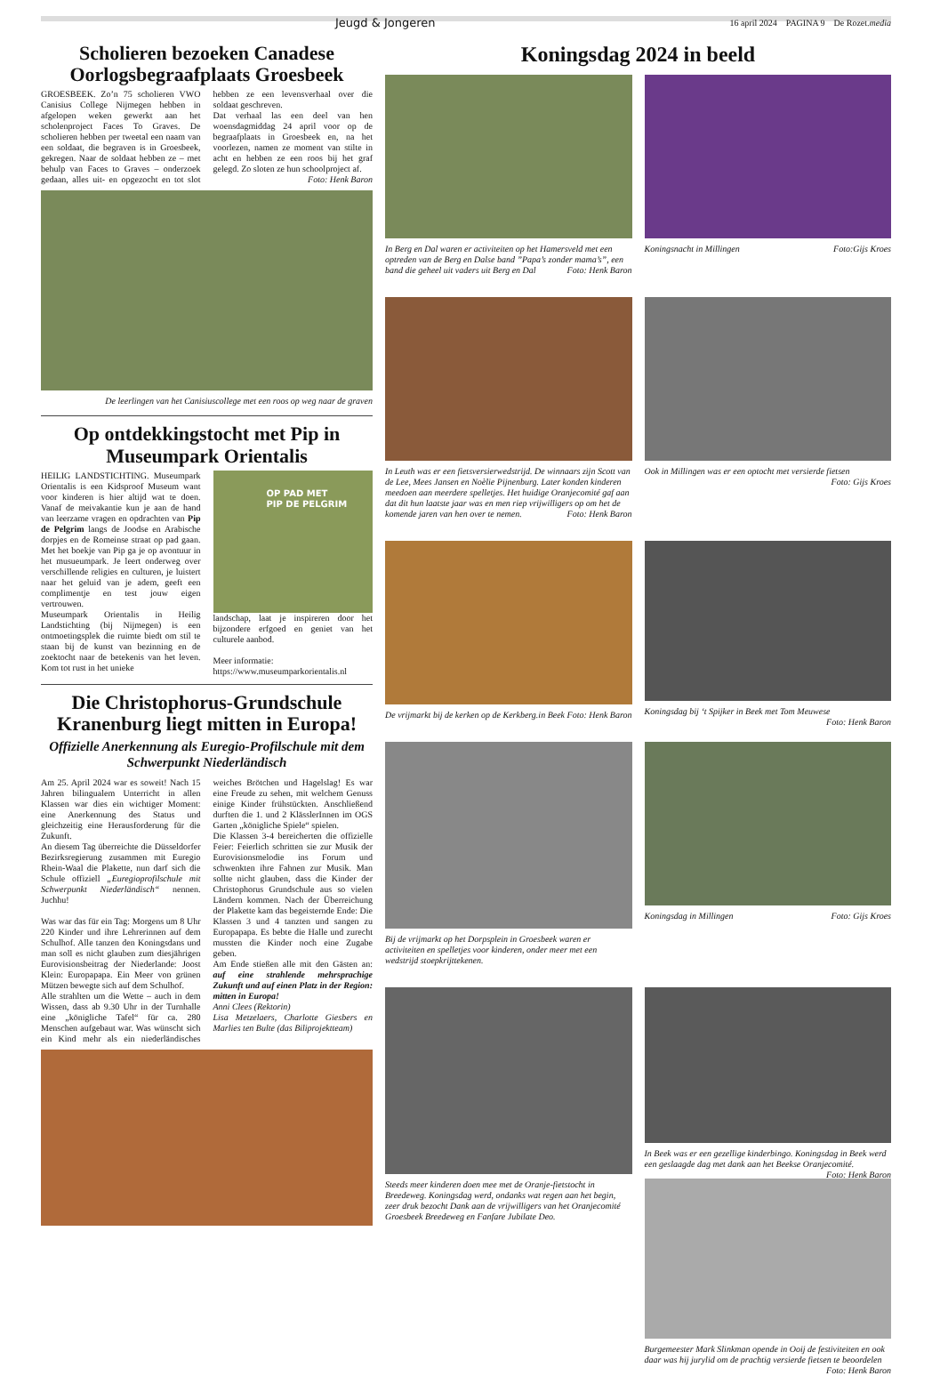Jeugd & Jongeren
16 april 2024 PAGINA 9 De Rozet.media
Scholieren bezoeken Canadese Oorlogsbegraafplaats Groesbeek
GROESBEEK. Zo’n 75 scholieren VWO Canisius College Nijmegen hebben in afgelopen weken gewerkt aan het scholenproject Faces To Graves. De scholieren hebben per tweetal een naam van een soldaat, die begraven is in Groesbeek, gekregen. Naar de soldaat hebben ze – met behulp van Faces to Graves – onderzoek gedaan, alles uit- en opgezocht en tot slot hebben ze een levensverhaal over die soldaat geschreven.
Dat verhaal las een deel van hen woensdagmiddag 24 april voor op de begraafplaats in Groesbeek en, na het voorlezen, namen ze moment van stilte in acht en hebben ze een roos bij het graf gelegd. Zo sloten ze hun schoolproject af.
Foto: Henk Baron
De leerlingen van het Canisiuscollege met een roos op weg naar de graven
Op ontdekkingstocht met Pip in Museumpark Orientalis
HEILIG LANDSTICHTING. Museumpark Orientalis is een Kidsproof Museum want voor kinderen is hier altijd wat te doen. Vanaf de meivakantie kun je aan de hand van leerzame vragen en opdrachten van Pip de Pelgrim langs de Joodse en Arabische dorpjes en de Romeinse straat op pad gaan. Met het boekje van Pip ga je op avontuur in het musueumpark. Je leert onderweg over verschillende religies en culturen, je luistert naar het geluid van je adem, geeft een complimentje en test jouw eigen vertrouwen.
Museumpark Orientalis in Heilig Landstichting (bij Nijmegen) is een ontmoetingsplek die ruimte biedt om stil te staan bij de kunst van bezinning en de zoektocht naar de betekenis van het leven. Kom tot rust in het unieke
OP PAD MET
PIP DE PELGRIM
landschap, laat je inspireren door het bijzondere erfgoed en geniet van het culturele aanbod.
Meer informatie:
https://www.museumparkorientalis.nl
Die Christophorus-Grundschule Kranenburg liegt mitten in Europa!
Offizielle Anerkennung als Euregio-Profilschule mit dem Schwerpunkt Niederländisch
Am 25. April 2024 war es soweit! Nach 15 Jahren bilingualem Unterricht in allen Klassen war dies ein wichtiger Moment: eine Anerkennung des Status und gleichzeitig eine Herausforderung für die Zukunft.
An diesem Tag überreichte die Düsseldorfer Bezirksregierung zusammen mit Euregio Rhein-Waal die Plakette, nun darf sich die Schule offiziell „Euregioprofilschule mit Schwerpunkt Niederländisch“ nennen. Juchhu!
Was war das für ein Tag: Morgens um 8 Uhr 220 Kinder und ihre Lehrerinnen auf dem Schulhof. Alle tanzen den Koningsdans und man soll es nicht glauben zum diesjährigen Eurovisionsbeitrag der Niederlande: Joost Klein: Europapapa. Ein Meer von grünen Mützen bewegte sich auf dem Schulhof.
Alle strahlten um die Wette – auch in dem Wissen, dass ab 9.30 Uhr in der Turnhalle eine „königliche Tafel“ für ca. 280 Menschen aufgebaut war. Was wünscht sich ein Kind mehr als ein niederländisches weiches Brötchen und Hagelslag! Es war eine Freude zu sehen, mit welchem Genuss einige Kinder frühstückten. Anschließend durften die 1. und 2 KlässlerInnen im OGS Garten „königliche Spiele“ spielen.
Die Klassen 3-4 bereicherten die offizielle Feier: Feierlich schritten sie zur Musik der Eurovisionsmelodie ins Forum und schwenkten ihre Fahnen zur Musik. Man sollte nicht glauben, dass die Kinder der Christophorus Grundschule aus so vielen Ländern kommen. Nach der Überreichung der Plakette kam das begeisternde Ende: Die Klassen 3 und 4 tanzten und sangen zu Europapapa. Es bebte die Halle und zurecht mussten die Kinder noch eine Zugabe geben.
Am Ende stießen alle mit den Gästen an: auf eine strahlende mehrsprachige Zukunft und auf einen Platz in der Region: mitten in Europa!
Anni Clees (Rektorin)
Lisa Metzelaers, Charlotte Giesbers en Marlies ten Bulte (das Biliprojektteam)
Koningsdag 2024 in beeld
In Berg en Dal waren er activiteiten op het Hamersveld met een optreden van de Berg en Dalse band ”Papa’s zonder mama’s”, een band die geheel uit vaders uit Berg en Dal Foto: Henk Baron
Koningsnacht in Millingen Foto:Gijs Kroes
In Leuth was er een fietsversierwedstrijd. De winnaars zijn Scott van de Lee, Mees Jansen en Noèlie Pijnenburg. Later konden kinderen meedoen aan meerdere spelletjes. Het huidige Oranjecomité gaf aan dat dit hun laatste jaar was en men riep vrijwilligers op om het de komende jaren van hen over te nemen. Foto: Henk Baron
Ook in Millingen was er een optocht met versierde fietsen Foto: Gijs Kroes
De vrijmarkt bij de kerken op de Kerkberg.in Beek Foto: Henk Baron
Koningsdag bij ‘t Spijker in Beek met Tom Meuwese Foto: Henk Baron
Bij de vrijmarkt op het Dorpsplein in Groesbeek waren er activiteiten en spelletjes voor kinderen, onder meer met een wedstrijd stoepkrijttekenen.
Koningsdag in Millingen Foto: Gijs Kroes
Steeds meer kinderen doen mee met de Oranje-fietstocht in Breedeweg. Koningsdag werd, ondanks wat regen aan het begin, zeer druk bezocht Dank aan de vrijwilligers van het Oranjecomité Groesbeek Breedeweg en Fanfare Jubilate Deo.
In Beek was er een gezellige kinderbingo. Koningsdag in Beek werd een geslaagde dag met dank aan het Beekse Oranjecomité. Foto: Henk Baron
Burgemeester Mark Slinkman opende in Ooij de festiviteiten en ook daar was hij jurylid om de prachtig versierde fietsen te beoordelen Foto: Henk Baron